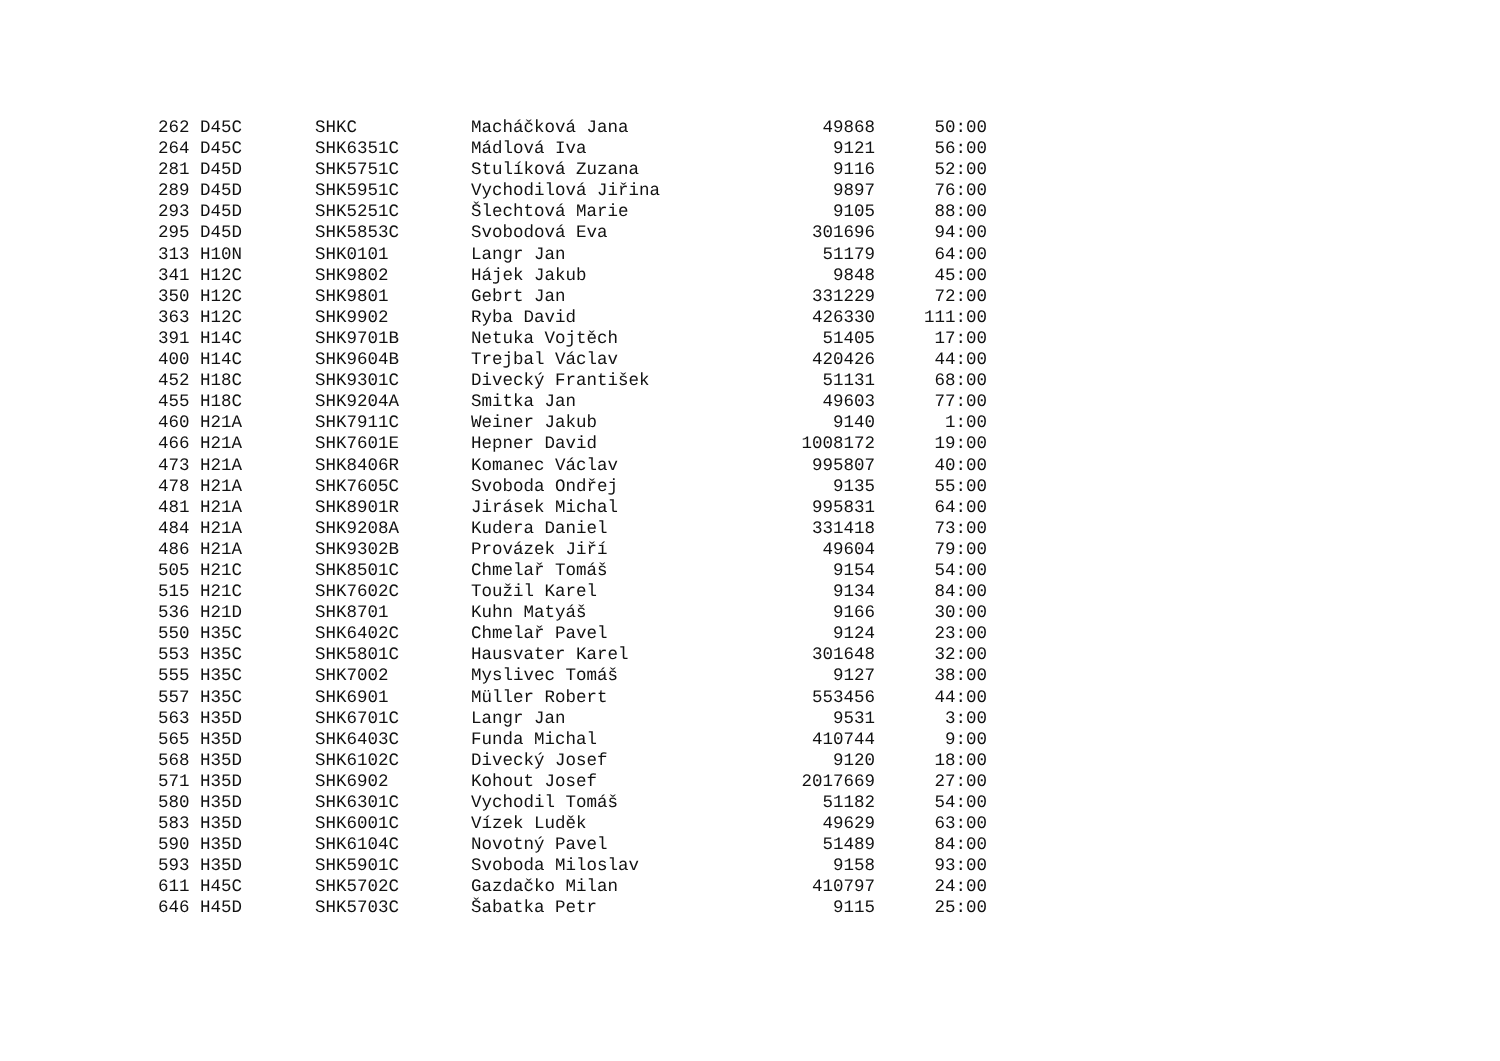| 262 D45C | SHKC | Macháčková Jana | 49868 | 50:00 |
| 264 D45C | SHK6351C | Mádlová Iva | 9121 | 56:00 |
| 281 D45D | SHK5751C | Stulíková Zuzana | 9116 | 52:00 |
| 289 D45D | SHK5951C | Vychodilová Jiřina | 9897 | 76:00 |
| 293 D45D | SHK5251C | Šlechtová Marie | 9105 | 88:00 |
| 295 D45D | SHK5853C | Svobodová Eva | 301696 | 94:00 |
| 313 H10N | SHK0101 | Langr Jan | 51179 | 64:00 |
| 341 H12C | SHK9802 | Hájek Jakub | 9848 | 45:00 |
| 350 H12C | SHK9801 | Gebrt Jan | 331229 | 72:00 |
| 363 H12C | SHK9902 | Ryba David | 426330 | 111:00 |
| 391 H14C | SHK9701B | Netuka Vojtěch | 51405 | 17:00 |
| 400 H14C | SHK9604B | Trejbal Václav | 420426 | 44:00 |
| 452 H18C | SHK9301C | Divecký František | 51131 | 68:00 |
| 455 H18C | SHK9204A | Smitka Jan | 49603 | 77:00 |
| 460 H21A | SHK7911C | Weiner Jakub | 9140 | 1:00 |
| 466 H21A | SHK7601E | Hepner David | 1008172 | 19:00 |
| 473 H21A | SHK8406R | Komanec Václav | 995807 | 40:00 |
| 478 H21A | SHK7605C | Svoboda Ondřej | 9135 | 55:00 |
| 481 H21A | SHK8901R | Jirásek Michal | 995831 | 64:00 |
| 484 H21A | SHK9208A | Kudera Daniel | 331418 | 73:00 |
| 486 H21A | SHK9302B | Provázek Jiří | 49604 | 79:00 |
| 505 H21C | SHK8501C | Chmelař Tomáš | 9154 | 54:00 |
| 515 H21C | SHK7602C | Toužil Karel | 9134 | 84:00 |
| 536 H21D | SHK8701 | Kuhn Matyáš | 9166 | 30:00 |
| 550 H35C | SHK6402C | Chmelař Pavel | 9124 | 23:00 |
| 553 H35C | SHK5801C | Hausvater Karel | 301648 | 32:00 |
| 555 H35C | SHK7002 | Myslivec Tomáš | 9127 | 38:00 |
| 557 H35C | SHK6901 | Müller Robert | 553456 | 44:00 |
| 563 H35D | SHK6701C | Langr Jan | 9531 | 3:00 |
| 565 H35D | SHK6403C | Funda Michal | 410744 | 9:00 |
| 568 H35D | SHK6102C | Divecký Josef | 9120 | 18:00 |
| 571 H35D | SHK6902 | Kohout Josef | 2017669 | 27:00 |
| 580 H35D | SHK6301C | Vychodil Tomáš | 51182 | 54:00 |
| 583 H35D | SHK6001C | Vízek Luděk | 49629 | 63:00 |
| 590 H35D | SHK6104C | Novotný Pavel | 51489 | 84:00 |
| 593 H35D | SHK5901C | Svoboda Miloslav | 9158 | 93:00 |
| 611 H45C | SHK5702C | Gazdačko Milan | 410797 | 24:00 |
| 646 H45D | SHK5703C | Šabatka Petr | 9115 | 25:00 |